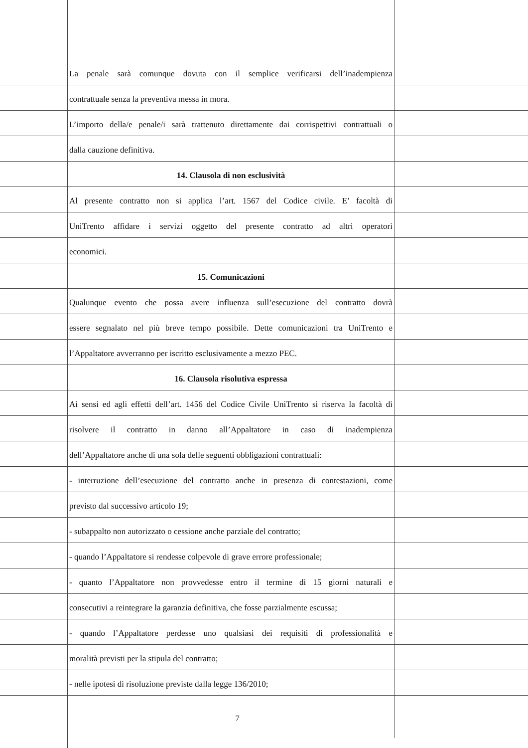La penale sarà comunque dovuta con il semplice verificarsi dell’inadempienza
contrattuale senza la preventiva messa in mora.
L’importo della/e penale/i sarà trattenuto direttamente dai corrispettivi contrattuali o
dalla cauzione definitiva.
14. Clausola di non esclusività
Al presente contratto non si applica l’art. 1567 del Codice civile. E’ facoltà di
UniTrento affidare i servizi oggetto del presente contratto ad altri operatori
economici.
15. Comunicazioni
Qualunque evento che possa avere influenza sull’esecuzione del contratto dovrà
essere segnalato nel più breve tempo possibile. Dette comunicazioni tra UniTrento e
l’Appaltatore avverranno per iscritto esclusivamente a mezzo PEC.
16. Clausola risolutiva espressa
Ai sensi ed agli effetti dell’art. 1456 del Codice Civile UniTrento si riserva la facoltà di
risolvere il contratto in danno all’Appaltatore in caso di inadempienza
dell’Appaltatore anche di una sola delle seguenti obbligazioni contrattuali:
- interruzione dell’esecuzione del contratto anche in presenza di contestazioni, come
previsto dal successivo articolo 19;
- subappalto non autorizzato o cessione anche parziale del contratto;
- quando l’Appaltatore si rendesse colpevole di grave errore professionale;
- quanto l’Appaltatore non provvedesse entro il termine di 15 giorni naturali e
consecutivi a reintegrare la garanzia definitiva, che fosse parzialmente escussa;
- quando l’Appaltatore perdesse uno qualsiasi dei requisiti di professionalità e
moralità previsti per la stipula del contratto;
- nelle ipotesi di risoluzione previste dalla legge 136/2010;
7